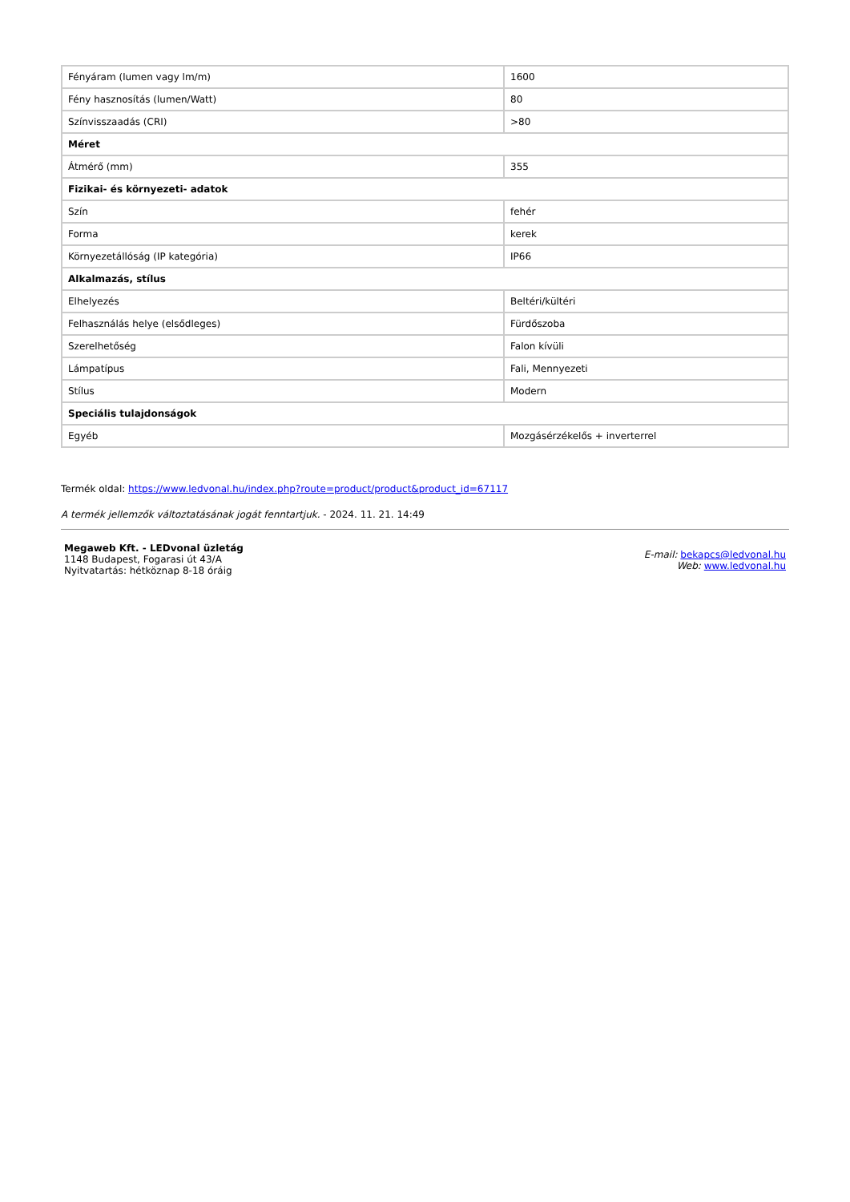| Fényáram (lumen vagy lm/m) | 1600 |
| Fény hasznosítás (lumen/Watt) | 80 |
| Színvisszaadás (CRI) | >80 |
| Méret | |
| Átmérő (mm) | 355 |
| Fizikai- és környezeti- adatok | |
| Szín | fehér |
| Forma | kerek |
| Környezetállóság (IP kategória) | IP66 |
| Alkalmazás, stílus | |
| Elhelyezés | Beltéri/kültéri |
| Felhasználás helye (elsődleges) | Fürdőszoba |
| Szerelhetőség | Falon kívüli |
| Lámpatípus | Fali, Mennyezeti |
| Stílus | Modern |
| Speciális tulajdonságok | |
| Egyéb | Mozgásérzékelős + inverterrel |
Termék oldal: https://www.ledvonal.hu/index.php?route=product/product&product_id=67117
A termék jellemzők változtatásának jogát fenntartjuk. - 2024. 11. 21. 14:49
Megaweb Kft. - LEDvonal üzletág
1148 Budapest, Fogarasi út 43/A
Nyitvatartás: hétköznap 8-18 óráig
E-mail: bekapcs@ledvonal.hu
Web: www.ledvonal.hu